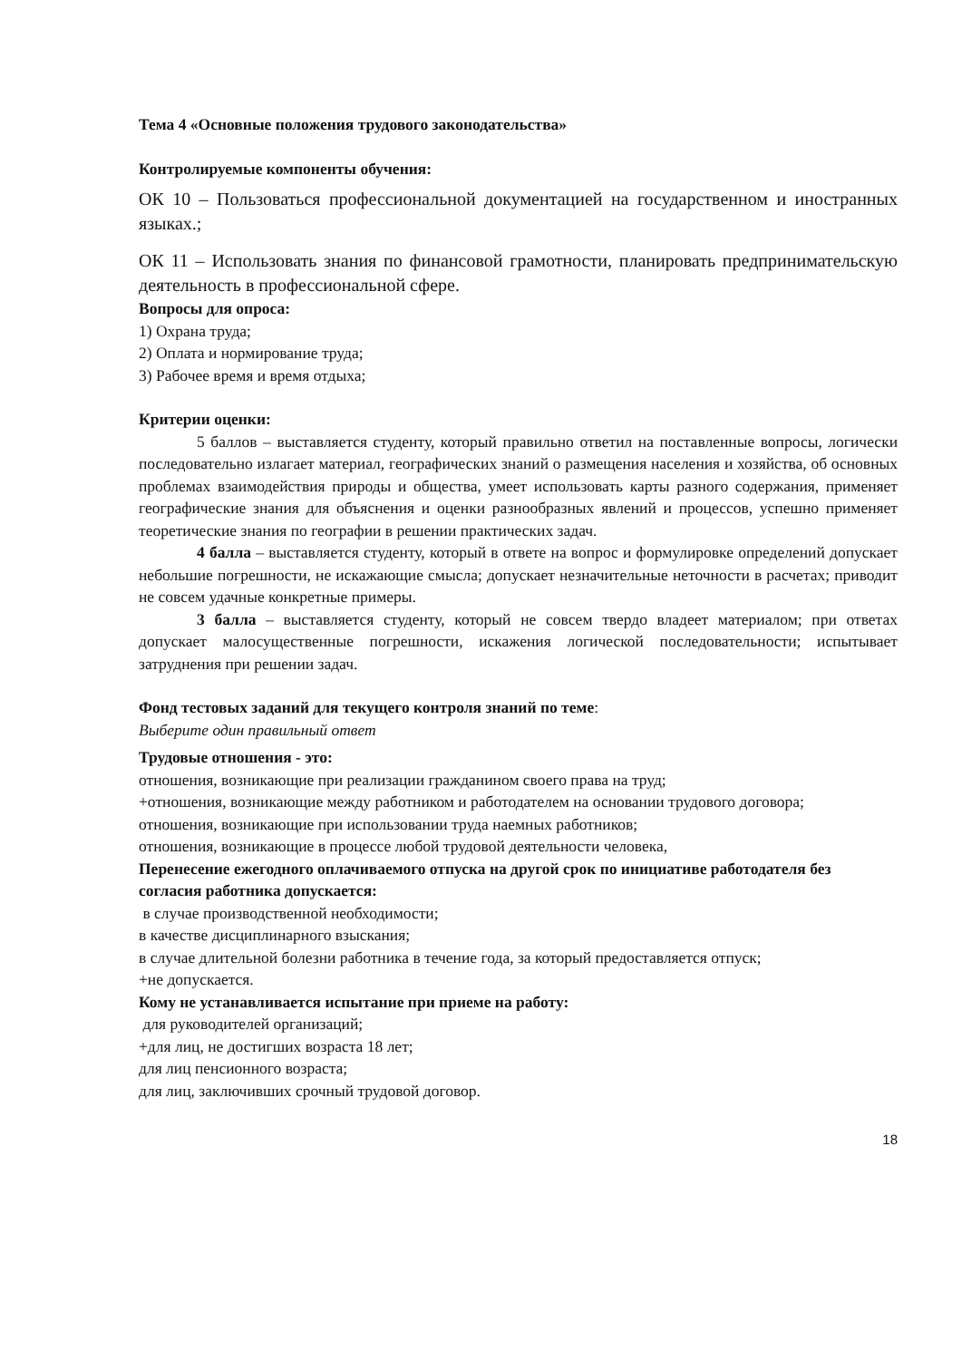Тема 4 «Основные положения трудового законодательства»
Контролируемые компоненты обучения:
ОК 10 – Пользоваться профессиональной документацией на государственном и иностранных языках.;
ОК 11 – Использовать знания по финансовой грамотности, планировать предпринимательскую деятельность в профессиональной сфере.
Вопросы для опроса:
1) Охрана труда;
2) Оплата и нормирование труда;
3) Рабочее время и время отдыха;
Критерии оценки:
5 баллов – выставляется студенту, который правильно ответил на поставленные вопросы, логически последовательно излагает материал, географических знаний о размещения населения и хозяйства, об основных проблемах взаимодействия природы и общества, умеет использовать карты разного содержания, применяет географические знания для объяснения и оценки разнообразных явлений и процессов, успешно применяет теоретические знания по географии в решении практических задач.
4 балла – выставляется студенту, который в ответе на вопрос и формулировке определений допускает небольшие погрешности, не искажающие смысла; допускает незначительные неточности в расчетах; приводит не совсем удачные конкретные примеры.
3 балла – выставляется студенту, который не совсем твердо владеет материалом; при ответах допускает малосущественные погрешности, искажения логической последовательности; испытывает затруднения при решении задач.
Фонд тестовых заданий для текущего контроля знаний по теме:
Выберите один правильный ответ
Трудовые отношения - это:
отношения, возникающие при реализации гражданином своего права на труд;
+отношения, возникающие между работником и работодателем на основании трудового договора;
отношения, возникающие при использовании труда наемных работников;
отношения, возникающие в процессе любой трудовой деятельности человека,
Перенесение ежегодного оплачиваемого отпуска на другой срок по инициативе работодателя без согласия работника допускается:
в случае производственной необходимости;
в качестве дисциплинарного взыскания;
в случае длительной болезни работника в течение года, за который предоставляется отпуск;
+не допускается.
Кому не устанавливается испытание при приеме на работу:
для руководителей организаций;
+для лиц, не достигших возраста 18 лет;
для лиц пенсионного возраста;
для лиц, заключивших срочный трудовой договор.
18